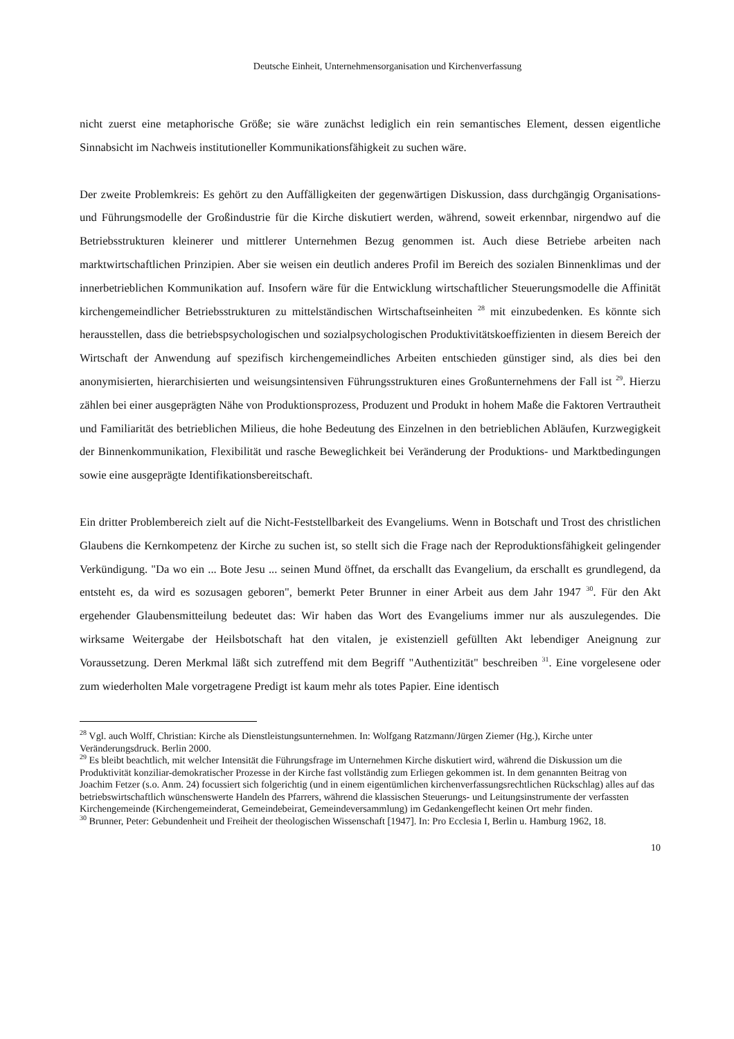Deutsche Einheit, Unternehmensorganisation und Kirchenverfassung
nicht zuerst eine metaphorische Größe; sie wäre zunächst lediglich ein rein semantisches Element, dessen eigentliche Sinnabsicht im Nachweis institutioneller Kommunikationsfähigkeit zu suchen wäre.
Der zweite Problemkreis: Es gehört zu den Auffälligkeiten der gegenwärtigen Diskussion, dass durchgängig Organisations- und Führungsmodelle der Großindustrie für die Kirche diskutiert werden, während, soweit erkennbar, nirgendwo auf die Betriebsstrukturen kleinerer und mittlerer Unternehmen Bezug genommen ist. Auch diese Betriebe arbeiten nach marktwirtschaftlichen Prinzipien. Aber sie weisen ein deutlich anderes Profil im Bereich des sozialen Binnenklimas und der innerbetrieblichen Kommunikation auf. Insofern wäre für die Entwicklung wirtschaftlicher Steuerungsmodelle die Affinität kirchengemeindlicher Betriebsstrukturen zu mittelständischen Wirtschaftseinheiten <sup>28</sup> mit einzubedenken. Es könnte sich herausstellen, dass die betriebspsychologischen und sozialpsychologischen Produktivitätskoeffizienten in diesem Bereich der Wirtschaft der Anwendung auf spezifisch kirchengemeindliches Arbeiten entschieden günstiger sind, als dies bei den anonymisierten, hierarchisierten und weisungsintensiven Führungsstrukturen eines Großunternehmens der Fall ist <sup>29</sup>. Hierzu zählen bei einer ausgeprägten Nähe von Produktionsprozess, Produzent und Produkt in hohem Maße die Faktoren Vertrautheit und Familiarität des betrieblichen Milieus, die hohe Bedeutung des Einzelnen in den betrieblichen Abläufen, Kurzwegigkeit der Binnenkommunikation, Flexibilität und rasche Beweglichkeit bei Veränderung der Produktions- und Marktbedingungen sowie eine ausgeprägte Identifikationsbereitschaft.
Ein dritter Problembereich zielt auf die Nicht-Feststellbarkeit des Evangeliums. Wenn in Botschaft und Trost des christlichen Glaubens die Kernkompetenz der Kirche zu suchen ist, so stellt sich die Frage nach der Reproduktionsfähigkeit gelingender Verkündigung. "Da wo ein ... Bote Jesu ... seinen Mund öffnet, da erschallt das Evangelium, da erschallt es grundlegend, da entsteht es, da wird es sozusagen geboren", bemerkt Peter Brunner in einer Arbeit aus dem Jahr 1947 <sup>30</sup>. Für den Akt ergehender Glaubensmitteilung bedeutet das: Wir haben das Wort des Evangeliums immer nur als auszulegendes. Die wirksame Weitergabe der Heilsbotschaft hat den vitalen, je existenziell gefüllten Akt lebendiger Aneignung zur Voraussetzung. Deren Merkmal läßt sich zutreffend mit dem Begriff "Authentizität" beschreiben <sup>31</sup>. Eine vorgelesene oder zum wiederholten Male vorgetragene Predigt ist kaum mehr als totes Papier. Eine identisch
<sup>28</sup> Vgl. auch Wolff, Christian: Kirche als Dienstleistungsunternehmen. In: Wolfgang Ratzmann/Jürgen Ziemer (Hg.), Kirche unter Veränderungsdruck. Berlin 2000.
<sup>29</sup> Es bleibt beachtlich, mit welcher Intensität die Führungsfrage im Unternehmen Kirche diskutiert wird, während die Diskussion um die Produktivität konziliar-demokratischer Prozesse in der Kirche fast vollständig zum Erliegen gekommen ist. In dem genannten Beitrag von Joachim Fetzer (s.o. Anm. 24) focussiert sich folgerichtig (und in einem eigentümlichen kirchenverfassungsrechtlichen Rückschlag) alles auf das betriebswirtschaftlich wünschenswerte Handeln des Pfarrers, während die klassischen Steuerungs- und Leitungsinstrumente der verfassten Kirchengemeinde (Kirchengemeinderat, Gemeindebeirat, Gemeindeversammlung) im Gedankengeflecht keinen Ort mehr finden.
<sup>30</sup> Brunner, Peter: Gebundenheit und Freiheit der theologischen Wissenschaft [1947]. In: Pro Ecclesia I, Berlin u. Hamburg 1962, 18.
10